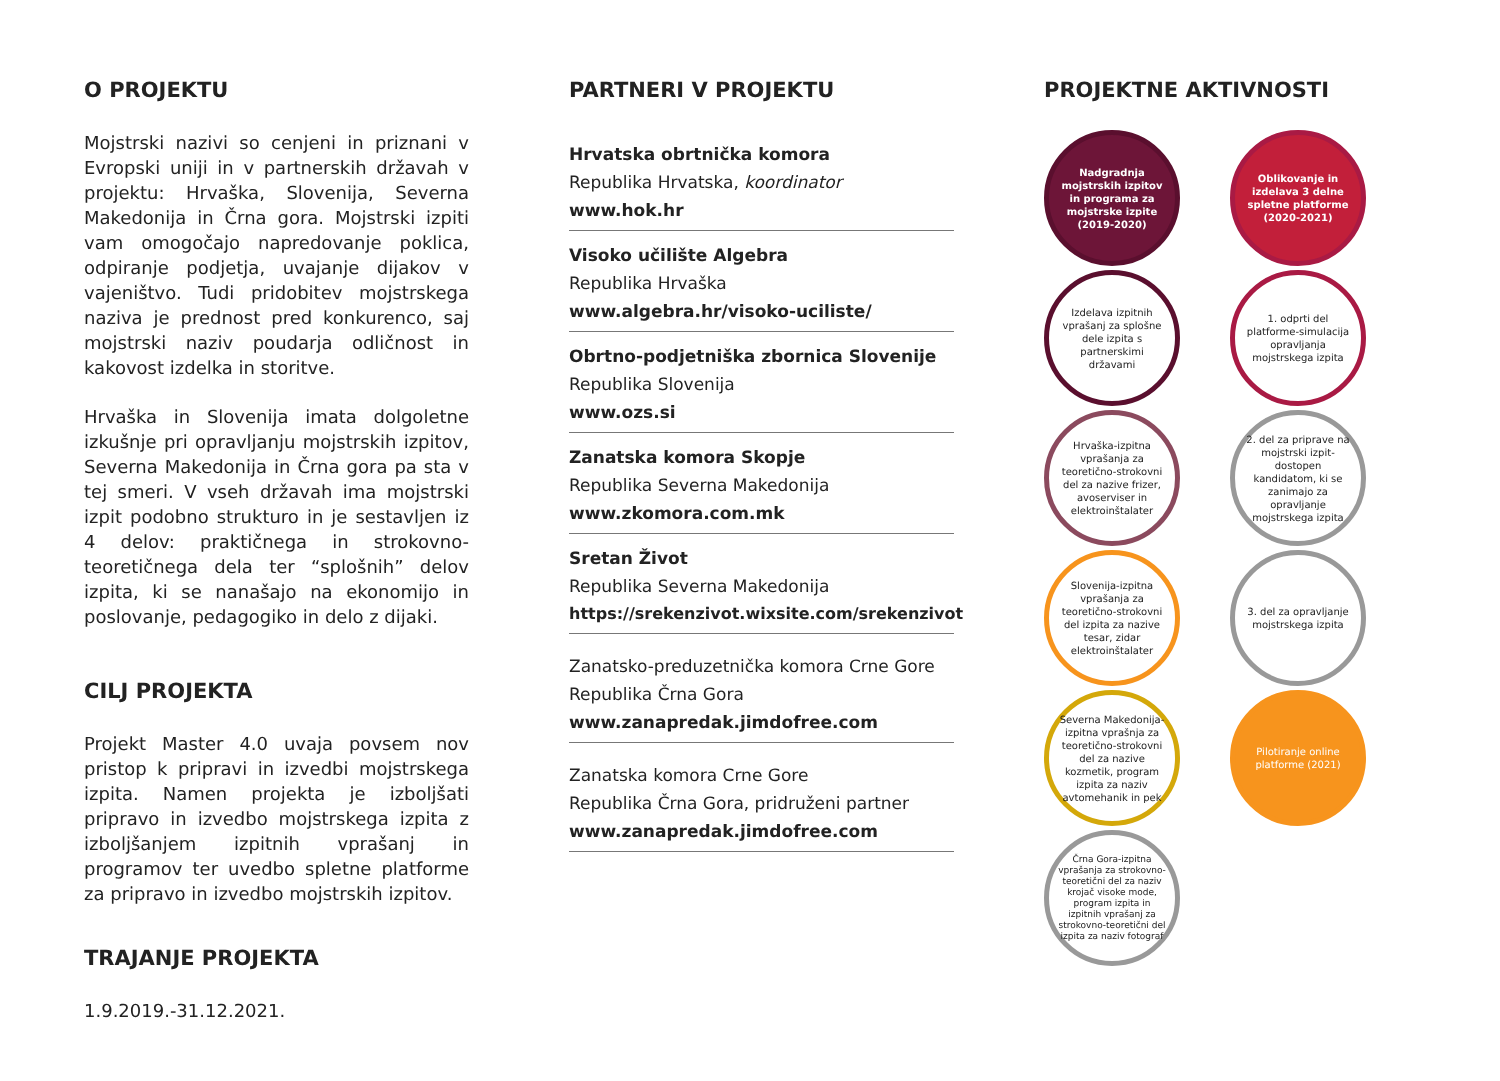O PROJEKTU
Mojstrski nazivi so cenjeni in priznani v Evropski uniji in v partnerskih državah v projektu: Hrvaška, Slovenija, Severna Makedonija in Črna gora. Mojstrski izpiti vam omogočajo napredovanje poklica, odpiranje podjetja, uvajanje dijakov v vajeništvo. Tudi pridobitev mojstrskega naziva je prednost pred konkurenco, saj mojstrski naziv poudarja odličnost in kakovost izdelka in storitve.
Hrvaška in Slovenija imata dolgoletne izkušnje pri opravljanju mojstrskih izpitov, Severna Makedonija in Črna gora pa sta v tej smeri. V vseh državah ima mojstrski izpit podobno strukturo in je sestavljen iz 4 delov: praktičnega in strokovno-teoretičnega dela ter “splošnih” delov izpita, ki se nanašajo na ekonomijo in poslovanje, pedagogiko in delo z dijaki.
CILJ PROJEKTA
Projekt Master 4.0 uvaja povsem nov pristop k pripravi in izvedbi mojstrskega izpita. Namen projekta je izboljšati pripravo in izvedbo mojstrskega izpita z izboljšanjem izpitnih vprašanj in programov ter uvedbo spletne platforme za pripravo in izvedbo mojstrskih izpitov.
TRAJANJE PROJEKTA
1.9.2019.-31.12.2021.
PARTNERI V PROJEKTU
Hrvatska obrtnička komora
Republika Hrvatska, koordinator
www.hok.hr
Visoko učilište Algebra
Republika Hrvaška
www.algebra.hr/visoko-uciliste/
Obrtno-podjetniška zbornica Slovenije
Republika Slovenija
www.ozs.si
Zanatska komora Skopje
Republika Severna Makedonija
www.zkomora.com.mk
Sretan Život
Republika Severna Makedonija
https://srekenzivot.wixsite.com/srekenzivot
Zanatsko-preduzetnička komora Crne Gore
Republika Črna Gora
www.zanapredak.jimdofree.com
Zanatska komora Crne Gore
Republika Črna Gora, pridruženi partner
www.zanapredak.jimdofree.com
PROJEKTNE AKTIVNOSTI
Nadgradnja mojstrskih izpitov in programa za mojstrske izpite (2019-2020)
Oblikovanje in izdelava 3 delne spletne platforme (2020-2021)
Izdelava izpitnih vprašanj za splošne dele izpita s partnerskimi državami
1. odprti del platforme-simulacija opravljanja mojstrskega izpita
Hrvaška-izpitna vprašanja za teoretično-strokovni del za nazive frizer, avoserviser in elektroinštalater
2. del za priprave na mojstrski izpit-dostopen kandidatom, ki se zanimajo za opravljanje mojstrskega izpita
Slovenija-izpitna vprašanja za teoretično-strokovni del izpita za nazive tesar, zidar elektroinštalater
3. del za opravljanje mojstrskega izpita
Severna Makedonija-izpitna vprašnja za teoretično-strokovni del za nazive kozmetik, program izpita za naziv avtomehanik in pek
Pilotiranje online platforme (2021)
Črna Gora-izpitna vprašanja za strokovno-teoretični del za naziv krojač visoke mode, program izpita in izpitnih vprašanj za strokovno-teoretični del izpita za naziv fotograf